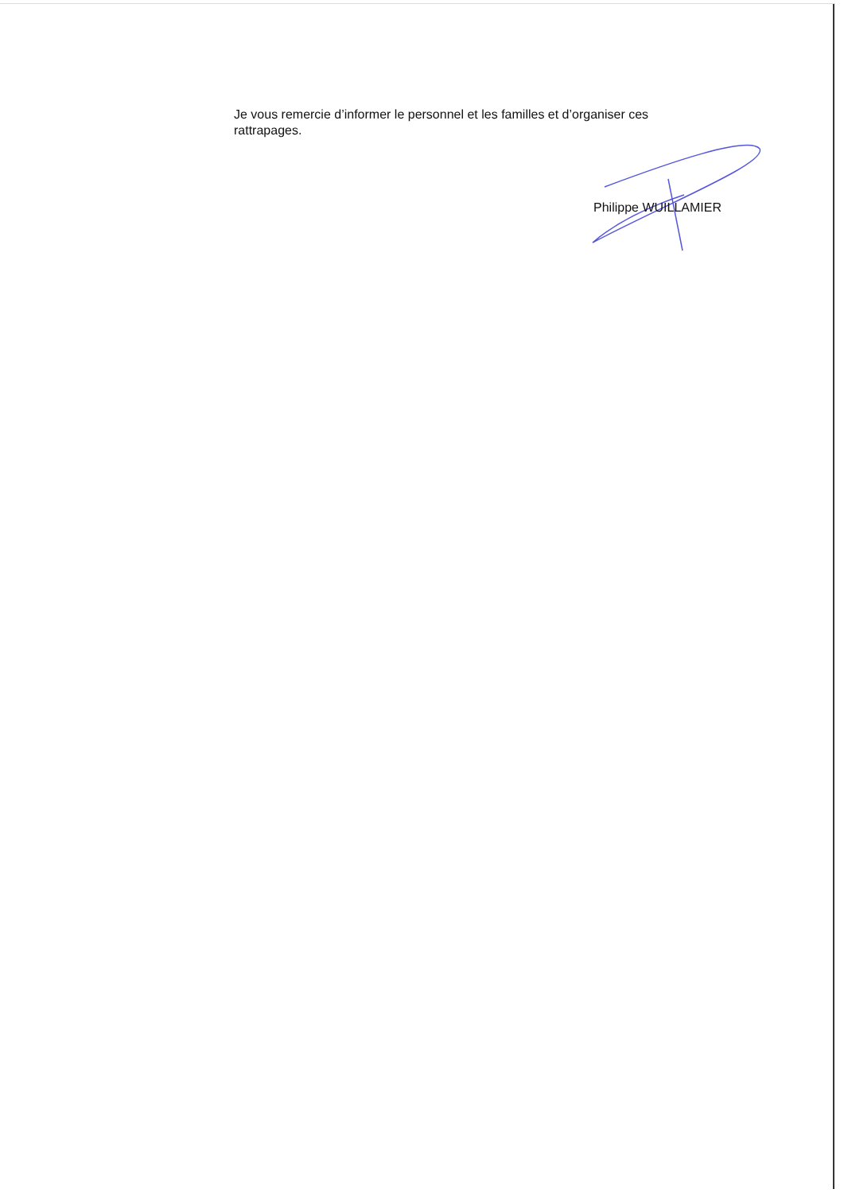Je vous remercie d’informer le personnel et les familles et d’organiser ces rattrapages.
Philippe WUILLAMIER